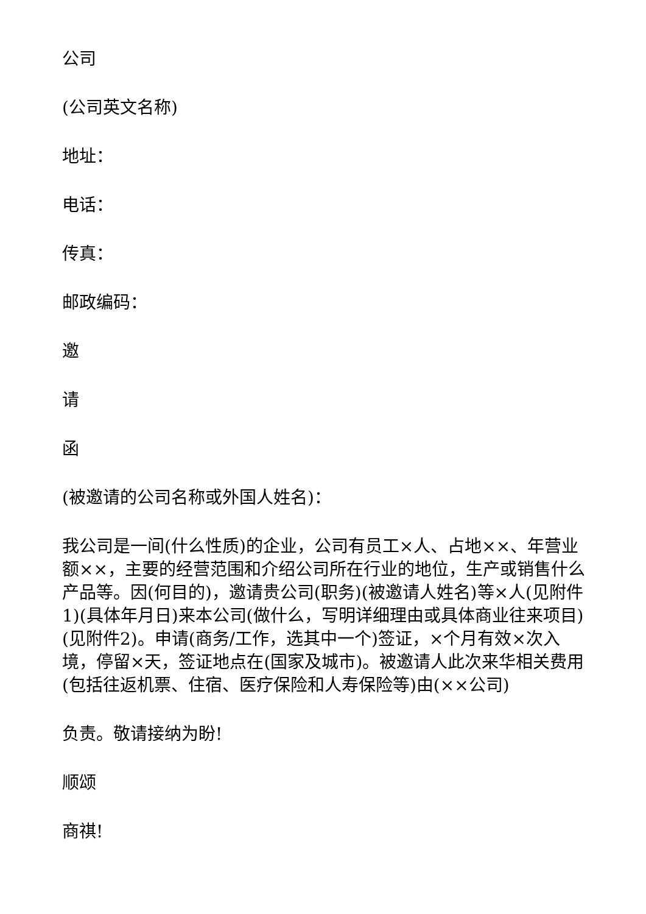公司
(公司英文名称)
地址：
电话：
传真：
邮政编码：
邀
请
函
(被邀请的公司名称或外国人姓名)：
我公司是一间(什么性质)的企业，公司有员工×人、占地××、年营业额××，主要的经营范围和介绍公司所在行业的地位，生产或销售什么产品等。因(何目的)，邀请贵公司(职务)(被邀请人姓名)等×人(见附件1)(具体年月日)来本公司(做什么，写明详细理由或具体商业往来项目)(见附件2)。申请(商务/工作，选其中一个)签证，×个月有效×次入境，停留×天，签证地点在(国家及城市)。被邀请人此次来华相关费用(包括往返机票、住宿、医疗保险和人寿保险等)由(××公司)
负责。敬请接纳为盼!
顺颂
商祺!